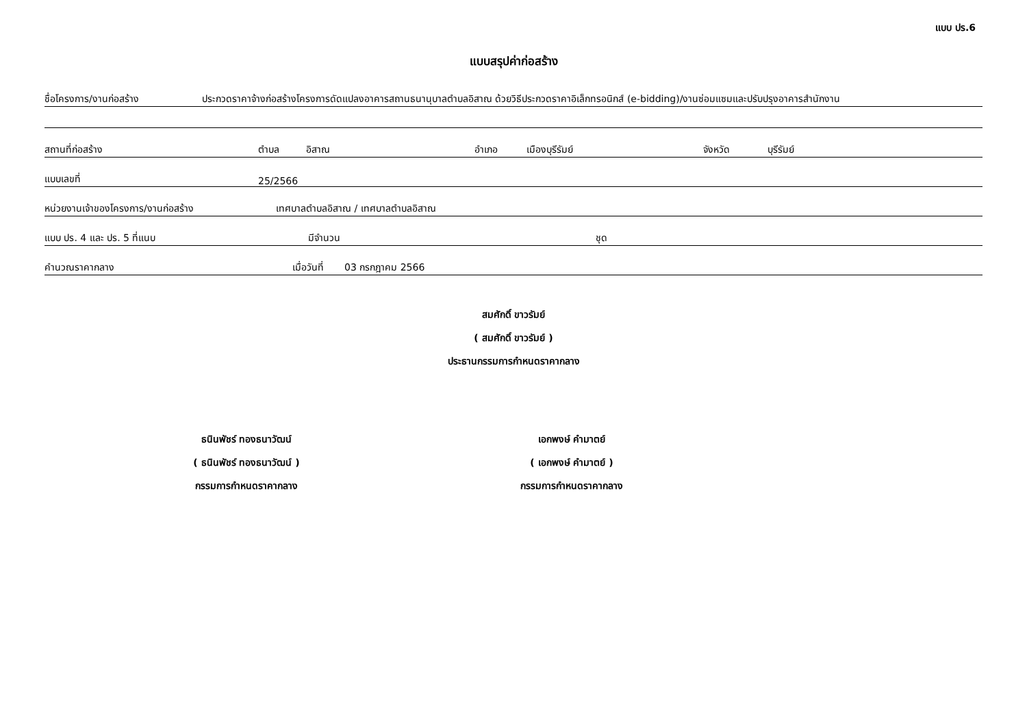แบบ ปร.6
แบบสรุปค่าก่อสร้าง
ชื่อโครงการ/งานก่อสร้าง ประกวดราคาจ้างก่อสร้างโครงการดัดแปลงอาคารสถานธนานุบาลตำบลอิสาณ ด้วยวิธีประกวดราคาอิเล็กทรอนิกส์ (e-bidding)/งานซ่อมแซมและปรับปรุงอาคารสำนักงาน
สถานที่ก่อสร้าง ตำบล อิสาณ อำเภอ เมืองบุรีรัมย์ จังหวัด บุรีรัมย์
แบบเลขที่ 25/2566
หน่วยงานเจ้าของโครงการ/งานก่อสร้าง เทศบาลตำบลอิสาณ / เทศบาลตำบลอิสาณ
แบบ ปร. 4 และ ปร. 5 ที่แนบ มีจำนวน ชุด
คำนวณราคากลาง เมื่อวันที่ 03 กรกฎาคม 2566
สมศักดิ์ ขาวรัมย์
( สมศักดิ์ ขาวรัมย์ )
ประธานกรรมการกำหนดราคากลาง
ธนินพัชร์ ทองธนาวัฒน์
( ธนินพัชร์ ทองธนาวัฒน์ )
กรรมการกำหนดราคากลาง
เอกพงษ์ คำมาตย์
( เอกพงษ์ คำมาตย์ )
กรรมการกำหนดราคากลาง